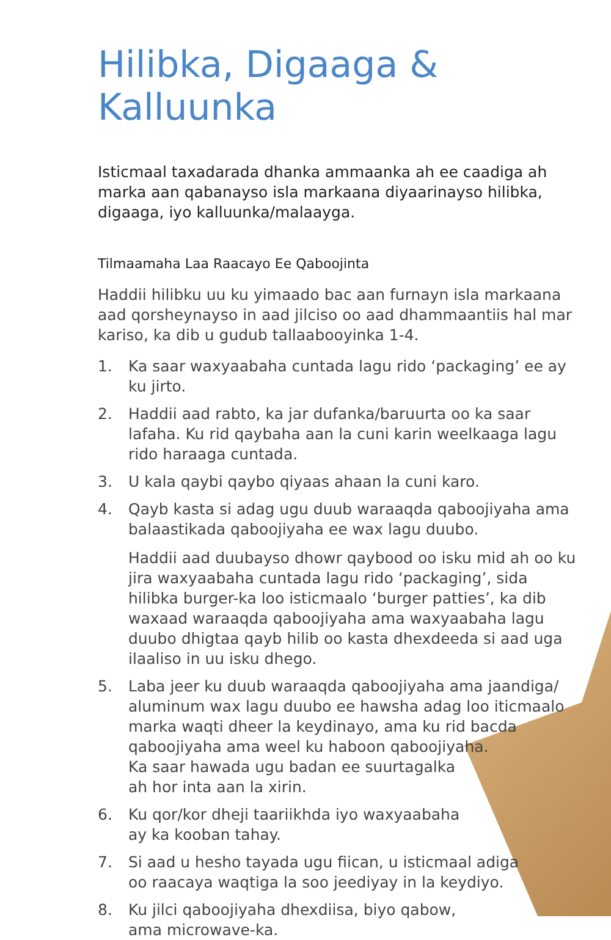Hilibka, Digaaga & Kalluunka
Isticmaal taxadarada dhanka ammaanka ah ee caadiga ah marka aan qabanayso isla markaana diyaarinayso hilibka, digaaga, iyo kalluunka/malaayga.
Tilmaamaha Laa Raacayo Ee Qaboojinta
Haddii hilibku uu ku yimaado bac aan furnayn isla markaana aad qorsheynayso in aad jilciso oo aad dhammaantiis hal mar kariso, ka dib u gudub tallaabooyinka 1-4.
1. Ka saar waxyaabaha cuntada lagu rido ‘packaging’ ee ay ku jirto.
2. Haddii aad rabto, ka jar dufanka/baruurta oo ka saar lafaha. Ku rid qaybaha aan la cuni karin weelkaaga lagu rido haraaga cuntada.
3. U kala qaybi qaybo qiyaas ahaan la cuni karo.
4. Qayb kasta si adag ugu duub waraaqda qaboojiyaha ama balaastikada qaboojiyaha ee wax lagu duubo.
Haddii aad duubayso dhowr qaybood oo isku mid ah oo ku jira waxyaabaha cuntada lagu rido ‘packaging’, sida hilibka burger-ka loo isticmaalo ‘burger patties’, ka dib waxaad waraaqda qaboojiyaha ama waxyaabaha lagu duubo dhigtaa qayb hilib oo kasta dhexdeeda si aad uga ilaaliso in uu isku dhego.
5. Laba jeer ku duub waraaqda qaboojiyaha ama jaandiga/ aluminum wax lagu duubo ee hawsha adag loo iticmaalo marka waqti dheer la keydinayo, ama ku rid bacda qaboojiyaha ama weel ku haboon qaboojiyaha.
Ka saar hawada ugu badan ee suurtagalka
ah hor inta aan la xirin.
6. Ku qor/kor dheji taariikhda iyo waxyaabaha
ay ka kooban tahay.
7. Si aad u hesho tayada ugu fiican, u isticmaal adiga
oo raacaya waqtiga la soo jeediyay in la keydiyo.
8. Ku jilci qaboojiyaha dhexdiisa, biyo qabow,
ama microwave-ka.